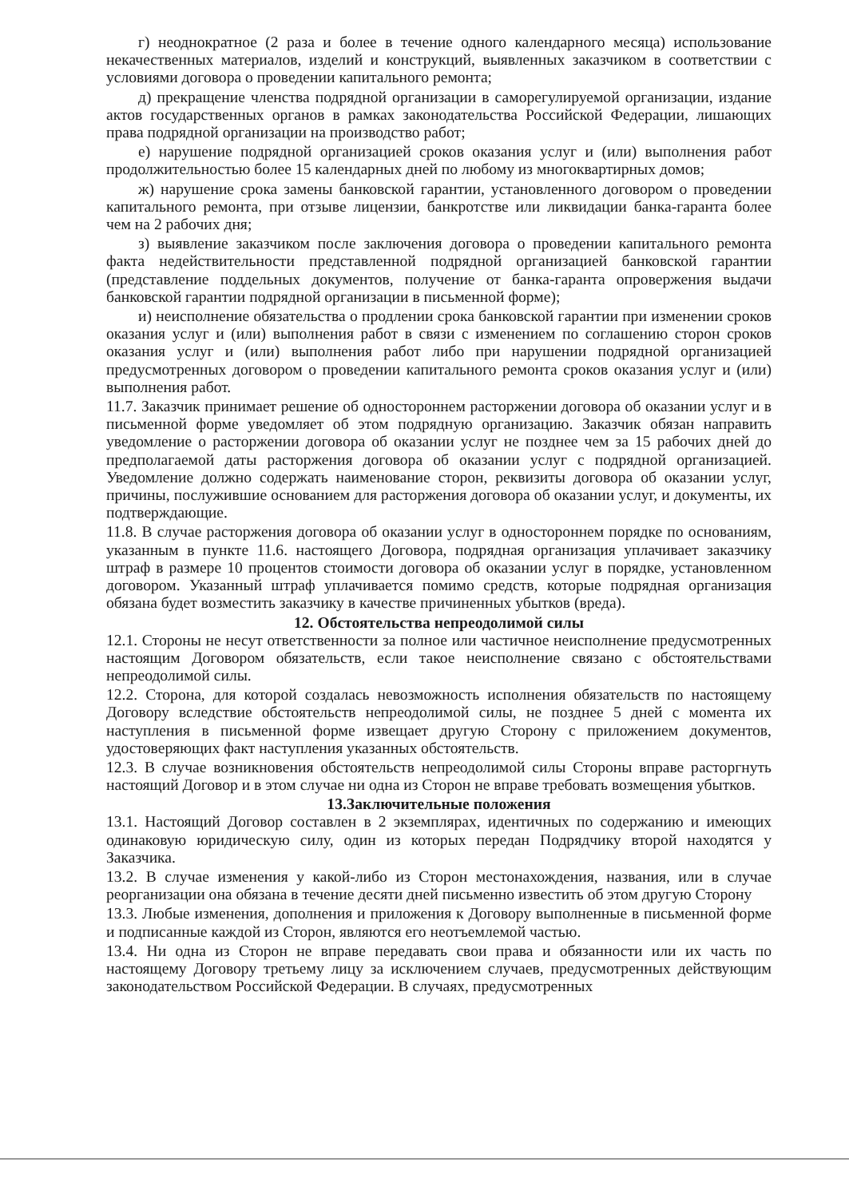г) неоднократное (2 раза и более в течение одного календарного месяца) использование некачественных материалов, изделий и конструкций, выявленных заказчиком в соответствии с условиями договора о проведении капитального ремонта;
д) прекращение членства подрядной организации в саморегулируемой организации, издание актов государственных органов в рамках законодательства Российской Федерации, лишающих права подрядной организации на производство работ;
е) нарушение подрядной организацией сроков оказания услуг и (или) выполнения работ продолжительностью более 15 календарных дней по любому из многоквартирных домов;
ж) нарушение срока замены банковской гарантии, установленного договором о проведении капитального ремонта, при отзыве лицензии, банкротстве или ликвидации банка-гаранта более чем на 2 рабочих дня;
з) выявление заказчиком после заключения договора о проведении капитального ремонта факта недействительности представленной подрядной организацией банковской гарантии (представление поддельных документов, получение от банка-гаранта опровержения выдачи банковской гарантии подрядной организации в письменной форме);
и) неисполнение обязательства о продлении срока банковской гарантии при изменении сроков оказания услуг и (или) выполнения работ в связи с изменением по соглашению сторон сроков оказания услуг и (или) выполнения работ либо при нарушении подрядной организацией предусмотренных договором о проведении капитального ремонта сроков оказания услуг и (или) выполнения работ.
11.7. Заказчик принимает решение об одностороннем расторжении договора об оказании услуг и в письменной форме уведомляет об этом подрядную организацию. Заказчик обязан направить уведомление о расторжении договора об оказании услуг не позднее чем за 15 рабочих дней до предполагаемой даты расторжения договора об оказании услуг с подрядной организацией. Уведомление должно содержать наименование сторон, реквизиты договора об оказании услуг, причины, послужившие основанием для расторжения договора об оказании услуг, и документы, их подтверждающие.
11.8. В случае расторжения договора об оказании услуг в одностороннем порядке по основаниям, указанным в пункте 11.6. настоящего Договора, подрядная организация уплачивает заказчику штраф в размере 10 процентов стоимости договора об оказании услуг в порядке, установленном договором. Указанный штраф уплачивается помимо средств, которые подрядная организация обязана будет возместить заказчику в качестве причиненных убытков (вреда).
12. Обстоятельства непреодолимой силы
12.1. Стороны не несут ответственности за полное или частичное неисполнение предусмотренных настоящим Договором обязательств, если такое неисполнение связано с обстоятельствами непреодолимой силы.
12.2. Сторона, для которой создалась невозможность исполнения обязательств по настоящему Договору вследствие обстоятельств непреодолимой силы, не позднее 5 дней с момента их наступления в письменной форме извещает другую Сторону с приложением документов, удостоверяющих факт наступления указанных обстоятельств.
12.3. В случае возникновения обстоятельств непреодолимой силы Стороны вправе расторгнуть настоящий Договор и в этом случае ни одна из Сторон не вправе требовать возмещения убытков.
13.Заключительные положения
13.1. Настоящий Договор составлен в 2 экземплярах, идентичных по содержанию и имеющих одинаковую юридическую силу, один из которых передан Подрядчику второй находятся у Заказчика.
13.2. В случае изменения у какой-либо из Сторон местонахождения, названия, или в случае реорганизации она обязана в течение десяти дней письменно известить об этом другую Сторону
13.3. Любые изменения, дополнения и приложения к Договору выполненные в письменной форме и подписанные каждой из Сторон, являются его неотъемлемой частью.
13.4. Ни одна из Сторон не вправе передавать свои права и обязанности или их часть по настоящему Договору третьему лицу за исключением случаев, предусмотренных действующим законодательством Российской Федерации. В случаях, предусмотренных